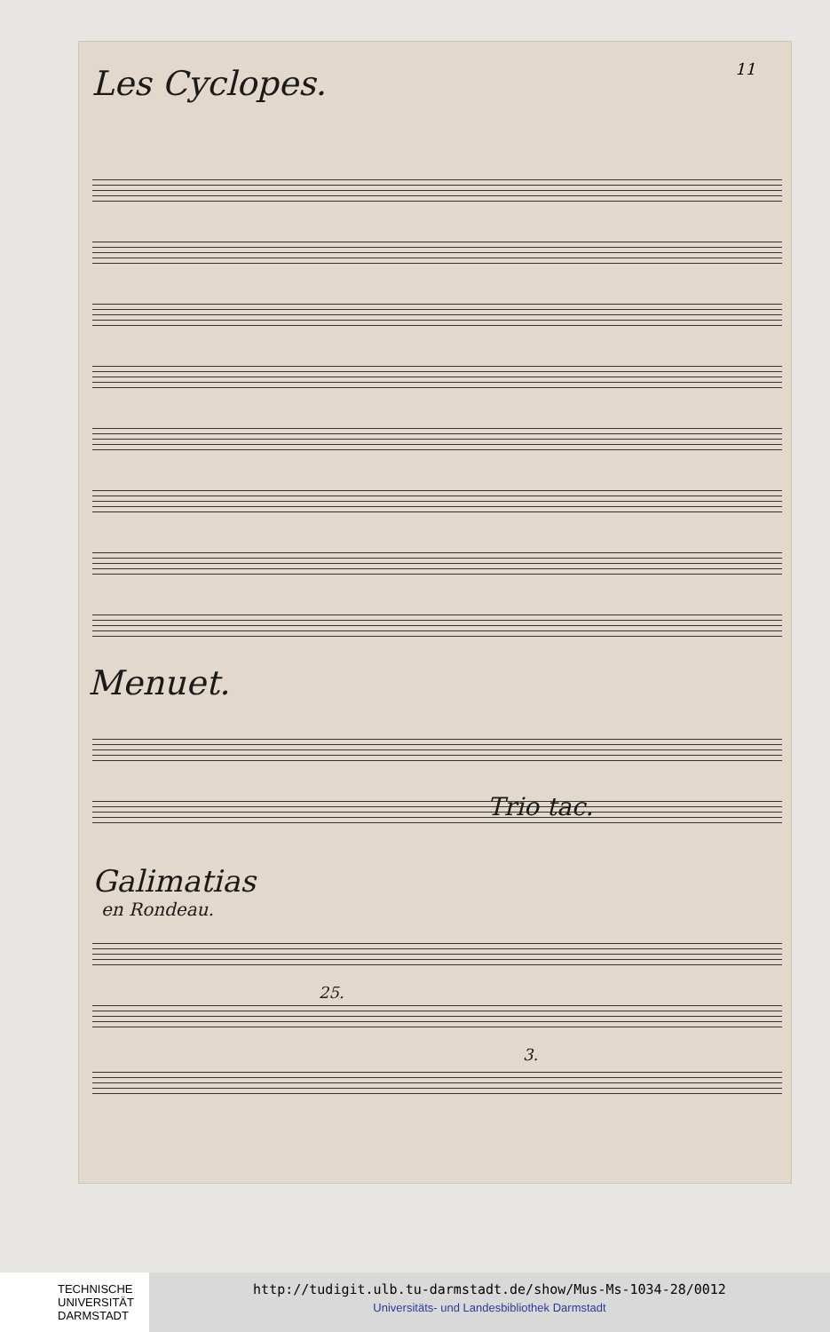11 Les Cyclopes.
Menuet.
Trio tac.
Galimatias
en Rondeau.
25.
3.
TECHNISCHE
UNIVERSITÄT
DARMSTADT
http://tudigit.ulb.tu-darmstadt.de/show/Mus-Ms-1034-28/0012
Universitäts- und Landesbibliothek Darmstadt